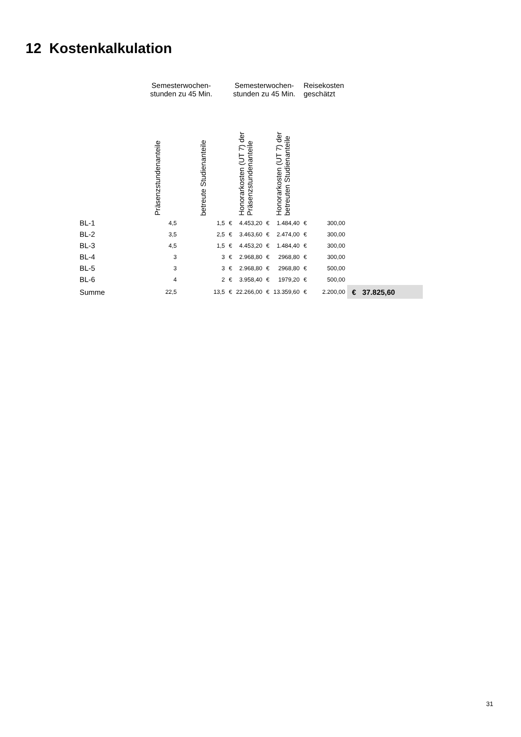12 Kostenkalkulation
| | Semesterwochen- stunden zu 45 Min. | | Semesterwochen- stunden zu 45 Min. | | | | Reisekosten geschätzt | | |
| --- | --- | --- | --- | --- | --- | --- | --- | --- | --- |
| | Präsenzstundenanteile | betreute Studienanteile | Honorarkosten (UT 7) der Präsenzstundenanteile | | Honorarkosten (UT 7) der betreuten Studienanteile | | | | |
| BL-1 | 4,5 | 1,5 | € | 4.453,20 | € | 1.484,40 | € | 300,00 | |
| BL-2 | 3,5 | 2,5 | € | 3.463,60 | € | 2.474,00 | € | 300,00 | |
| BL-3 | 4,5 | 1,5 | € | 4.453,20 | € | 1.484,40 | € | 300,00 | |
| BL-4 | 3 | 3 | € | 2.968,80 | € | 2968,80 | € | 300,00 | |
| BL-5 | 3 | 3 | € | 2.968,80 | € | 2968,80 | € | 500,00 | |
| BL-6 | 4 | 2 | € | 3.958,40 | € | 1979,20 | € | 500,00 | |
| Summe | 22,5 | 13,5 | € | 22.266,00 | € | 13.359,60 | € | 2.200,00 | € 37.825,60 |
31